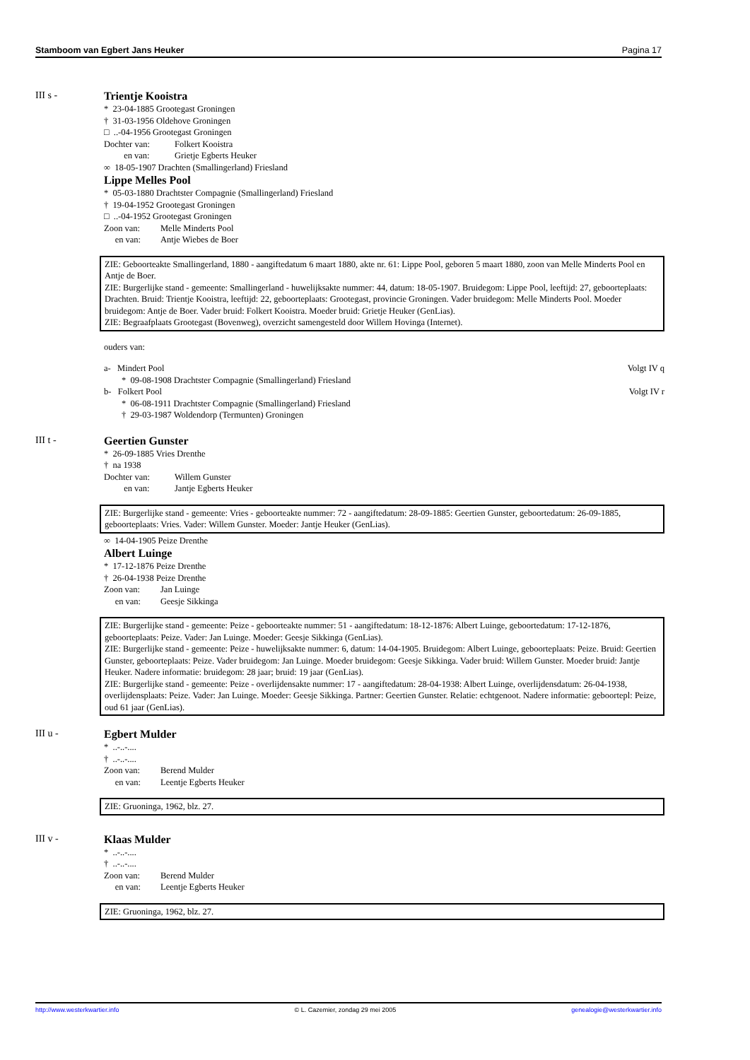Stamboom van Egbert Jans Heuker Pagina 17
III s -
Trientje Kooistra
* 23-04-1885 Grootegast Groningen
† 31-03-1956 Oldehove Groningen
□ ..-04-1956 Grootegast Groningen
Dochter van: Folkert Kooistra
en van: Grietje Egberts Heuker
∞ 18-05-1907 Drachten (Smallingerland) Friesland
Lippe Melles Pool
* 05-03-1880 Drachtster Compagnie (Smallingerland) Friesland
† 19-04-1952 Grootegast Groningen
□ ..-04-1952 Grootegast Groningen
Zoon van: Melle Minderts Pool
en van: Antje Wiebes de Boer
ZIE: Geboorteakte Smallingerland, 1880 - aangiftedatum 6 maart 1880, akte nr. 61: Lippe Pool, geboren 5 maart 1880, zoon van Melle Minderts Pool en Antje de Boer.
ZIE: Burgerlijke stand - gemeente: Smallingerland - huwelijksakte nummer: 44, datum: 18-05-1907. Bruidegom: Lippe Pool, leeftijd: 27, geboorteplaats: Drachten. Bruid: Trientje Kooistra, leeftijd: 22, geboorteplaats: Grootegast, provincie Groningen. Vader bruidegom: Melle Minderts Pool. Moeder bruidegom: Antje de Boer. Vader bruid: Folkert Kooistra. Moeder bruid: Grietje Heuker (GenLias).
ZIE: Begraafplaats Grootegast (Bovenweg), overzicht samengesteld door Willem Hovinga (Internet).
ouders van:
a- Mindert Pool Volgt IV q
* 09-08-1908 Drachtster Compagnie (Smallingerland) Friesland
b- Folkert Pool Volgt IV r
* 06-08-1911 Drachtster Compagnie (Smallingerland) Friesland
† 29-03-1987 Woldendorp (Termunten) Groningen
III t -
Geertien Gunster
* 26-09-1885 Vries Drenthe
† na 1938
Dochter van: Willem Gunster
en van: Jantje Egberts Heuker
ZIE: Burgerlijke stand - gemeente: Vries - geboorteakte nummer: 72 - aangiftedatum: 28-09-1885: Geertien Gunster, geboortedatum: 26-09-1885, geboorteplaats: Vries. Vader: Willem Gunster. Moeder: Jantje Heuker (GenLias).
∞ 14-04-1905 Peize Drenthe
Albert Luinge
* 17-12-1876 Peize Drenthe
† 26-04-1938 Peize Drenthe
Zoon van: Jan Luinge
en van: Geesje Sikkinga
ZIE: Burgerlijke stand - gemeente: Peize - geboorteakte nummer: 51 - aangiftedatum: 18-12-1876: Albert Luinge, geboortedatum: 17-12-1876, geboorteplaats: Peize. Vader: Jan Luinge. Moeder: Geesje Sikkinga (GenLias).
ZIE: Burgerlijke stand - gemeente: Peize - huwelijksakte nummer: 6, datum: 14-04-1905. Bruidegom: Albert Luinge, geboorteplaats: Peize. Bruid: Geertien Gunster, geboorteplaats: Peize. Vader bruidegom: Jan Luinge. Moeder bruidegom: Geesje Sikkinga. Vader bruid: Willem Gunster. Moeder bruid: Jantje Heuker. Nadere informatie: bruidegom: 28 jaar; bruid: 19 jaar (GenLias).
ZIE: Burgerlijke stand - gemeente: Peize - overlijdensakte nummer: 17 - aangiftedatum: 28-04-1938: Albert Luinge, overlijdensdatum: 26-04-1938, overlijdensplaats: Peize. Vader: Jan Luinge. Moeder: Geesje Sikkinga. Partner: Geertien Gunster. Relatie: echtgenoot. Nadere informatie: geboortepl: Peize, oud 61 jaar (GenLias).
III u -
Egbert Mulder
* ..-..-....
† ..-..-....
Zoon van: Berend Mulder
en van: Leentje Egberts Heuker
ZIE: Gruoninga, 1962, blz. 27.
III v -
Klaas Mulder
* ..-..-....
† ..-..-....
Zoon van: Berend Mulder
en van: Leentje Egberts Heuker
ZIE: Gruoninga, 1962, blz. 27.
http://www.westerkwartier.info © L. Cazemier, zondag 29 mei 2005 genealogie@westerkwartier.info